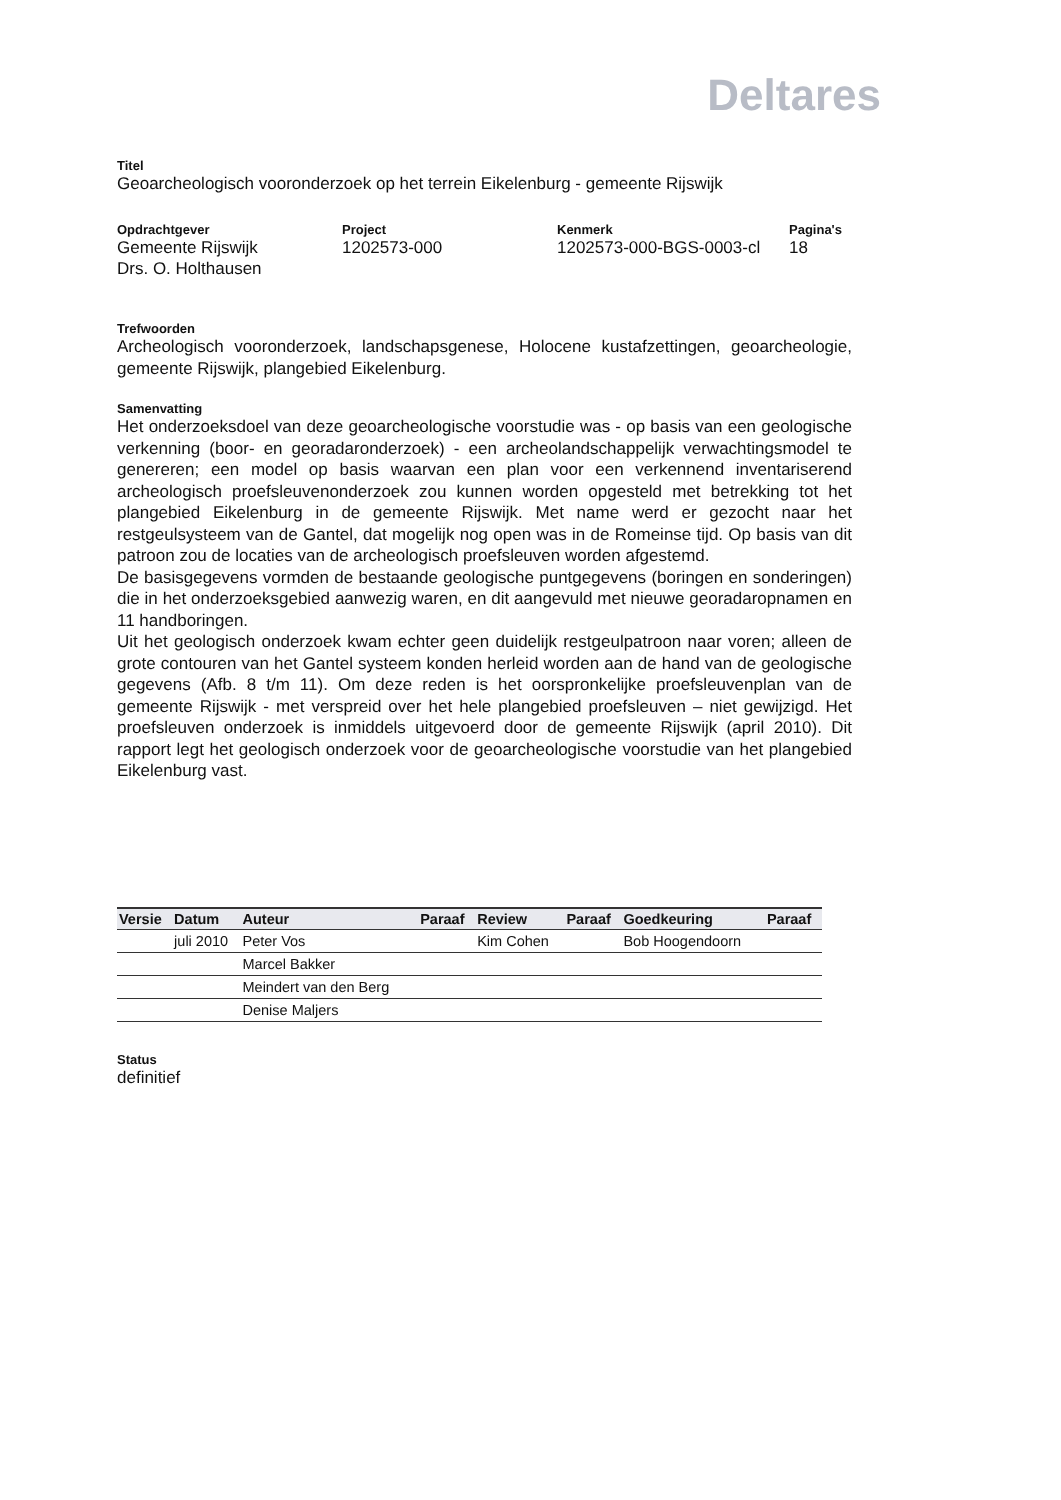Deltares
Titel
Geoarcheologisch vooronderzoek op het terrein Eikelenburg - gemeente Rijswijk
Opdrachtgever
Gemeente Rijswijk
Drs. O. Holthausen
Project
1202573-000
Kenmerk
1202573-000-BGS-0003-cl
Pagina's
18
Trefwoorden
Archeologisch vooronderzoek, landschapsgenese, Holocene kustafzettingen, geoarcheologie, gemeente Rijswijk, plangebied Eikelenburg.
Samenvatting
Het onderzoeksdoel van deze geoarcheologische voorstudie was - op basis van een geologische verkenning (boor- en georadaronderzoek) - een archeolandschappelijk verwachtingsmodel te genereren; een model op basis waarvan een plan voor een verkennend inventariserend archeologisch proefsleuvenonderzoek zou kunnen worden opgesteld met betrekking tot het plangebied Eikelenburg in de gemeente Rijswijk. Met name werd er gezocht naar het restgeulsysteem van de Gantel, dat mogelijk nog open was in de Romeinse tijd. Op basis van dit patroon zou de locaties van de archeologisch proefsleuven worden afgestemd.
De basisgegevens vormden de bestaande geologische puntgegevens (boringen en sonderingen) die in het onderzoeksgebied aanwezig waren, en dit aangevuld met nieuwe georadaropnamen en 11 handboringen.
Uit het geologisch onderzoek kwam echter geen duidelijk restgeulpatroon naar voren; alleen de grote contouren van het Gantel systeem konden herleid worden aan de hand van de geologische gegevens (Afb. 8 t/m 11). Om deze reden is het oorspronkelijke proefsleuvenplan van de gemeente Rijswijk - met verspreid over het hele plangebied proefsleuven – niet gewijzigd. Het proefsleuven onderzoek is inmiddels uitgevoerd door de gemeente Rijswijk (april 2010). Dit rapport legt het geologisch onderzoek voor de geoarcheologische voorstudie van het plangebied Eikelenburg vast.
| Versie | Datum | Auteur | Paraaf | Review | Paraaf | Goedkeuring | Paraaf |
| --- | --- | --- | --- | --- | --- | --- | --- |
| | juli 2010 | Peter Vos | | Kim Cohen | | Bob Hoogendoorn | |
| | | Marcel Bakker | | | | | |
| | | Meindert van den Berg | | | | | |
| | | Denise Maljers | | | | | |
Status
definitief